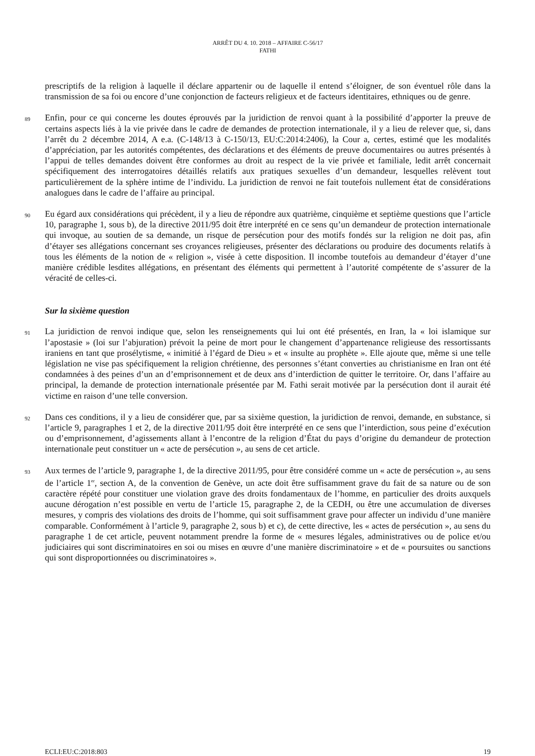ARRÊT DU 4. 10. 2018 – AFFAIRE C-56/17
FATHI
prescriptifs de la religion à laquelle il déclare appartenir ou de laquelle il entend s’éloigner, de son éventuel rôle dans la transmission de sa foi ou encore d’une conjonction de facteurs religieux et de facteurs identitaires, ethniques ou de genre.
89
Enfin, pour ce qui concerne les doutes éprouvés par la juridiction de renvoi quant à la possibilité d’apporter la preuve de certains aspects liés à la vie privée dans le cadre de demandes de protection internationale, il y a lieu de relever que, si, dans l’arrêt du 2 décembre 2014, A e.a. (C-148/13 à C-150/13, EU:C:2014:2406), la Cour a, certes, estimé que les modalités d’appréciation, par les autorités compétentes, des déclarations et des éléments de preuve documentaires ou autres présentés à l’appui de telles demandes doivent être conformes au droit au respect de la vie privée et familiale, ledit arrêt concernait spécifiquement des interrogatoires détaillés relatifs aux pratiques sexuelles d’un demandeur, lesquelles relèvent tout particulièrement de la sphère intime de l’individu. La juridiction de renvoi ne fait toutefois nullement état de considérations analogues dans le cadre de l’affaire au principal.
90
Eu égard aux considérations qui précèdent, il y a lieu de répondre aux quatrième, cinquième et septième questions que l’article 10, paragraphe 1, sous b), de la directive 2011/95 doit être interprété en ce sens qu’un demandeur de protection internationale qui invoque, au soutien de sa demande, un risque de persécution pour des motifs fondés sur la religion ne doit pas, afin d’étayer ses allégations concernant ses croyances religieuses, présenter des déclarations ou produire des documents relatifs à tous les éléments de la notion de « religion », visée à cette disposition. Il incombe toutefois au demandeur d’étayer d’une manière crédible lesdites allégations, en présentant des éléments qui permettent à l’autorité compétente de s’assurer de la véracité de celles-ci.
Sur la sixième question
91
La juridiction de renvoi indique que, selon les renseignements qui lui ont été présentés, en Iran, la « loi islamique sur l’apostasie » (loi sur l’abjuration) prévoit la peine de mort pour le changement d’appartenance religieuse des ressortissants iraniens en tant que prosélytisme, « inimitié à l’égard de Dieu » et « insulte au prophète ». Elle ajoute que, même si une telle législation ne vise pas spécifiquement la religion chrétienne, des personnes s’étant converties au christianisme en Iran ont été condamnées à des peines d’un an d’emprisonnement et de deux ans d’interdiction de quitter le territoire. Or, dans l’affaire au principal, la demande de protection internationale présentée par M. Fathi serait motivée par la persécution dont il aurait été victime en raison d’une telle conversion.
92
Dans ces conditions, il y a lieu de considérer que, par sa sixième question, la juridiction de renvoi, demande, en substance, si l’article 9, paragraphes 1 et 2, de la directive 2011/95 doit être interprété en ce sens que l’interdiction, sous peine d’exécution ou d’emprisonnement, d’agissements allant à l’encontre de la religion d’État du pays d’origine du demandeur de protection internationale peut constituer un « acte de persécution », au sens de cet article.
93
Aux termes de l’article 9, paragraphe 1, de la directive 2011/95, pour être considéré comme un « acte de persécution », au sens de l’article 1<sup>er</sup>, section A, de la convention de Genève, un acte doit être suffisamment grave du fait de sa nature ou de son caractère répété pour constituer une violation grave des droits fondamentaux de l’homme, en particulier des droits auxquels aucune dérogation n’est possible en vertu de l’article 15, paragraphe 2, de la CEDH, ou être une accumulation de diverses mesures, y compris des violations des droits de l’homme, qui soit suffisamment grave pour affecter un individu d’une manière comparable. Conformément à l’article 9, paragraphe 2, sous b) et c), de cette directive, les « actes de persécution », au sens du paragraphe 1 de cet article, peuvent notamment prendre la forme de « mesures légales, administratives ou de police et/ou judiciaires qui sont discriminatoires en soi ou mises en œuvre d’une manière discriminatoire » et de « poursuites ou sanctions qui sont disproportionnées ou discriminatoires ».
ECLI:EU:C:2018:803 19